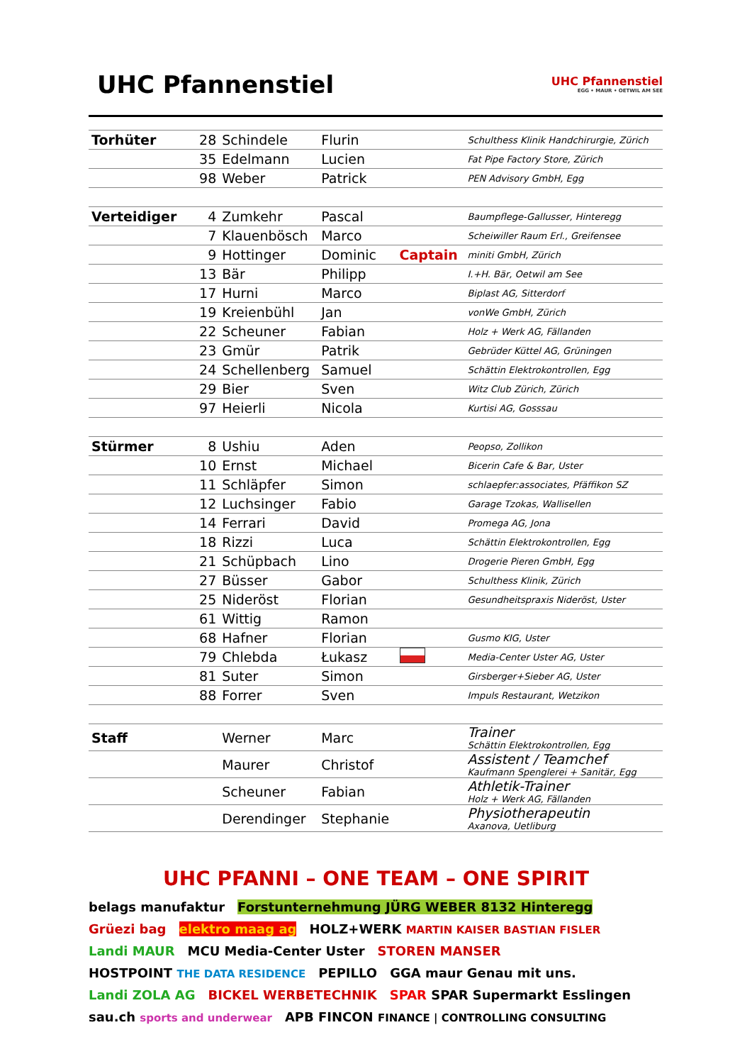UHC Pfannenstiel
UHC Pfannenstiel
EGG • MAUR • OETWIL AM SEE
| Torhüter | 28 | Schindele | Flurin | | Schulthess Klinik Handchirurgie, Zürich |
| | 35 | Edelmann | Lucien | | Fat Pipe Factory Store, Zürich |
| | 98 | Weber | Patrick | | PEN Advisory GmbH, Egg |
| Verteidiger | 4 | Zumkehr | Pascal | | Baumpflege-Gallusser, Hinteregg |
| | 7 | Klauenbösch | Marco | | Scheiwiller Raum Erl., Greifensee |
| | 9 | Hottinger | Dominic | Captain | miniti GmbH, Zürich |
| | 13 | Bär | Philipp | | I.+H. Bär, Oetwil am See |
| | 17 | Hurni | Marco | | Biplast AG, Sitterdorf |
| | 19 | Kreienbühl | Jan | | vonWe GmbH, Zürich |
| | 22 | Scheuner | Fabian | | Holz + Werk AG, Fällanden |
| | 23 | Gmür | Patrik | | Gebrüder Küttel AG, Grüningen |
| | 24 | Schellenberg | Samuel | | Schättin Elektrokontrollen, Egg |
| | 29 | Bier | Sven | | Witz Club Zürich, Zürich |
| | 97 | Heierli | Nicola | | Kurtisi AG, Gosssau |
| Stürmer | 8 | Ushiu | Aden | | Peopso, Zollikon |
| | 10 | Ernst | Michael | | Bicerin Cafe & Bar, Uster |
| | 11 | Schläpfer | Simon | | schlaepfer:associates, Pfäffikon SZ |
| | 12 | Luchsinger | Fabio | | Garage Tzokas, Wallisellen |
| | 14 | Ferrari | David | | Promega AG, Jona |
| | 18 | Rizzi | Luca | | Schättin Elektrokontrollen, Egg |
| | 21 | Schüpbach | Lino | | Drogerie Pieren GmbH, Egg |
| | 27 | Büsser | Gabor | | Schulthess Klinik, Zürich |
| | 25 | Nideröst | Florian | | Gesundheitspraxis Nideröst, Uster |
| | 61 | Wittig | Ramon | | |
| | 68 | Hafner | Florian | | Gusmo KIG, Uster |
| | 79 | Chlebda | Łukasz | | Media-Center Uster AG, Uster |
| | 81 | Suter | Simon | | Girsberger+Sieber AG, Uster |
| | 88 | Forrer | Sven | | Impuls Restaurant, Wetzikon |
| Staff | | Werner | Marc | | Trainer Schättin Elektrokontrollen, Egg |
| | | Maurer | Christof | | Assistent / Teamchef Kaufmann Spenglerei + Sanitär, Egg |
| | | Scheuner | Fabian | | Athletik-Trainer Holz + Werk AG, Fällanden |
| | | Derendinger | Stephanie | | Physiotherapeutin Axanova, Uetliburg |
UHC PFANNI – ONE TEAM – ONE SPIRIT
belags manufaktur Forstunternehmung JÜRG WEBER 8132 Hinteregg Grüezi bag elektro maag ag HOLZ+WERK MARTIN KAISER BASTIAN FISLER Landi MAUR MCU Media-Center Uster STOREN MANSER HOSTPOINT THE DATA RESIDENCE PEPILLO GGA maur Genau mit uns. Landi ZOLA AG BICKEL WERBETECHNIK SPAR SPAR Supermarkt Esslingen sau.ch sports and underwear APB FINCON FINANCE | CONTROLLING CONSULTING